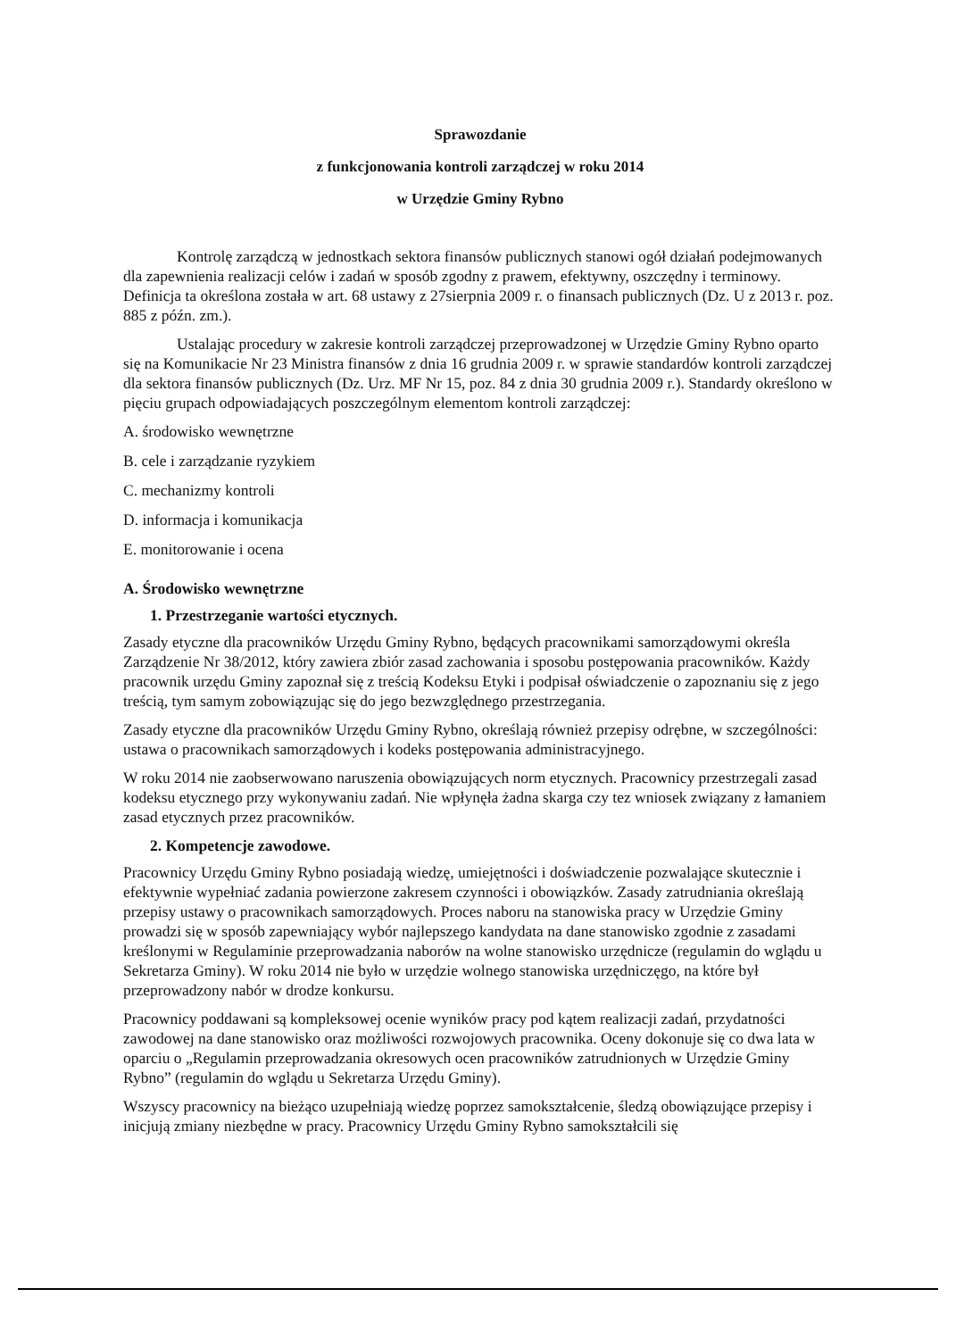Sprawozdanie
z funkcjonowania kontroli zarządczej w roku 2014
w Urzędzie Gminy Rybno
Kontrolę zarządczą w jednostkach sektora finansów publicznych stanowi ogół działań podejmowanych dla zapewnienia realizacji celów i zadań w sposób zgodny z prawem, efektywny, oszczędny i terminowy. Definicja ta określona została w art. 68 ustawy z 27sierpnia 2009 r. o finansach publicznych (Dz. U z 2013 r. poz. 885 z późn. zm.).
Ustalając procedury w zakresie kontroli zarządczej przeprowadzonej w Urzędzie Gminy Rybno oparto się na Komunikacie Nr 23 Ministra finansów z dnia 16 grudnia 2009 r. w sprawie standardów kontroli zarządczej dla sektora finansów publicznych (Dz. Urz. MF Nr 15, poz. 84 z dnia 30 grudnia 2009 r.). Standardy określono w pięciu grupach odpowiadających poszczególnym elementom kontroli zarządczej:
A. środowisko wewnętrzne
B. cele i zarządzanie ryzykiem
C. mechanizmy kontroli
D. informacja i komunikacja
E. monitorowanie i ocena
A. Środowisko wewnętrzne
1. Przestrzeganie wartości etycznych.
Zasady etyczne dla pracowników Urzędu Gminy Rybno, będących pracownikami samorządowymi określa Zarządzenie Nr 38/2012, który zawiera zbiór zasad zachowania i sposobu postępowania pracowników. Każdy pracownik urzędu Gminy zapoznał się z treścią Kodeksu Etyki i podpisał oświadczenie o zapoznaniu się z jego treścią, tym samym zobowiązując się do jego bezwzględnego przestrzegania.
Zasady etyczne dla pracowników Urzędu Gminy Rybno, określają również przepisy odrębne, w szczególności: ustawa o pracownikach samorządowych i kodeks postępowania administracyjnego.
W roku 2014 nie zaobserwowano naruszenia obowiązujących norm etycznych. Pracownicy przestrzegali zasad kodeksu etycznego przy wykonywaniu zadań. Nie wpłynęła żadna skarga czy tez wniosek związany z łamaniem zasad etycznych przez pracowników.
2. Kompetencje zawodowe.
Pracownicy Urzędu Gminy Rybno posiadają wiedzę, umiejętności i doświadczenie pozwalające skutecznie i efektywnie wypełniać zadania powierzone zakresem czynności i obowiązków. Zasady zatrudniania określają przepisy ustawy o pracownikach samorządowych. Proces naboru na stanowiska pracy w Urzędzie Gminy prowadzi się w sposób zapewniający wybór najlepszego kandydata na dane stanowisko zgodnie z zasadami kreślonymi w Regulaminie przeprowadzania naborów na wolne stanowisko urzędnicze (regulamin do wglądu u Sekretarza Gminy). W roku 2014 nie było w urzędzie wolnego stanowiska urzędniczęgo, na które był przeprowadzony nabór w drodze konkursu.
Pracownicy poddawani są kompleksowej ocenie wyników pracy pod kątem realizacji zadań, przydatności zawodowej na dane stanowisko oraz możliwości rozwojowych pracownika. Oceny dokonuje się co dwa lata w oparciu o „Regulamin przeprowadzania okresowych ocen pracowników zatrudnionych w Urzędzie Gminy Rybno” (regulamin do wglądu u Sekretarza Urzędu Gminy).
Wszyscy pracownicy na bieżąco uzupełniają wiedzę poprzez samokształcenie, śledzą obowiązujące przepisy i inicjują zmiany niezbędne w pracy. Pracownicy Urzędu Gminy Rybno samokształcili się